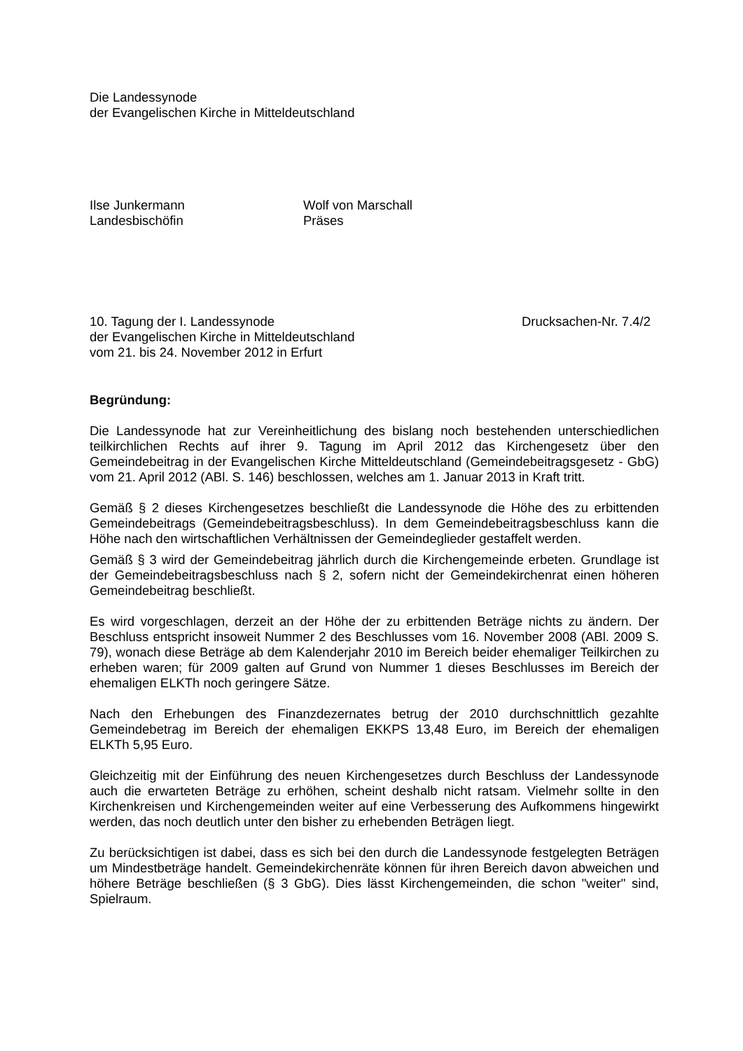Die Landessynode
der Evangelischen Kirche in Mitteldeutschland
Ilse Junkermann
Landesbischöfin
Wolf von Marschall
Präses
10. Tagung der I. Landessynode
der Evangelischen Kirche in Mitteldeutschland
vom 21. bis 24. November 2012 in Erfurt
Drucksachen-Nr. 7.4/2
Begründung:
Die Landessynode hat zur Vereinheitlichung des bislang noch bestehenden unterschiedlichen teilkirchlichen Rechts auf ihrer 9. Tagung im April 2012 das Kirchengesetz über den Gemeindebeitrag in der Evangelischen Kirche Mitteldeutschland (Gemeindebeitragsgesetz - GbG) vom 21. April 2012 (ABl. S. 146) beschlossen, welches am 1. Januar 2013 in Kraft tritt.
Gemäß § 2 dieses Kirchengesetzes beschließt die Landessynode die Höhe des zu erbittenden Gemeindebeitrags (Gemeindebeitragsbeschluss). In dem Gemeindebeitragsbeschluss kann die Höhe nach den wirtschaftlichen Verhältnissen der Gemeindeglieder gestaffelt werden.
Gemäß § 3 wird der Gemeindebeitrag jährlich durch die Kirchengemeinde erbeten. Grundlage ist der Gemeindebeitragsbeschluss nach § 2, sofern nicht der Gemeindekirchenrat einen höheren Gemeindebeitrag beschließt.
Es wird vorgeschlagen, derzeit an der Höhe der zu erbittenden Beträge nichts zu ändern. Der Beschluss entspricht insoweit Nummer 2 des Beschlusses vom 16. November 2008 (ABl. 2009 S. 79), wonach diese Beträge ab dem Kalenderjahr 2010 im Bereich beider ehemaliger Teilkirchen zu erheben waren; für 2009 galten auf Grund von Nummer 1 dieses Beschlusses im Bereich der ehemaligen ELKTh noch geringere Sätze.
Nach den Erhebungen des Finanzdezernates betrug der 2010 durchschnittlich gezahlte Gemeindebetrag im Bereich der ehemaligen EKKPS 13,48 Euro, im Bereich der ehemaligen ELKTh 5,95 Euro.
Gleichzeitig mit der Einführung des neuen Kirchengesetzes durch Beschluss der Landessynode auch die erwarteten Beträge zu erhöhen, scheint deshalb nicht ratsam. Vielmehr sollte in den Kirchenkreisen und Kirchengemeinden weiter auf eine Verbesserung des Aufkommens hingewirkt werden, das noch deutlich unter den bisher zu erhebenden Beträgen liegt.
Zu berücksichtigen ist dabei, dass es sich bei den durch die Landessynode festgelegten Beträgen um Mindestbeträge handelt. Gemeindekirchenräte können für ihren Bereich davon abweichen und höhere Beträge beschließen (§ 3 GbG). Dies lässt Kirchengemeinden, die schon "weiter" sind, Spielraum.